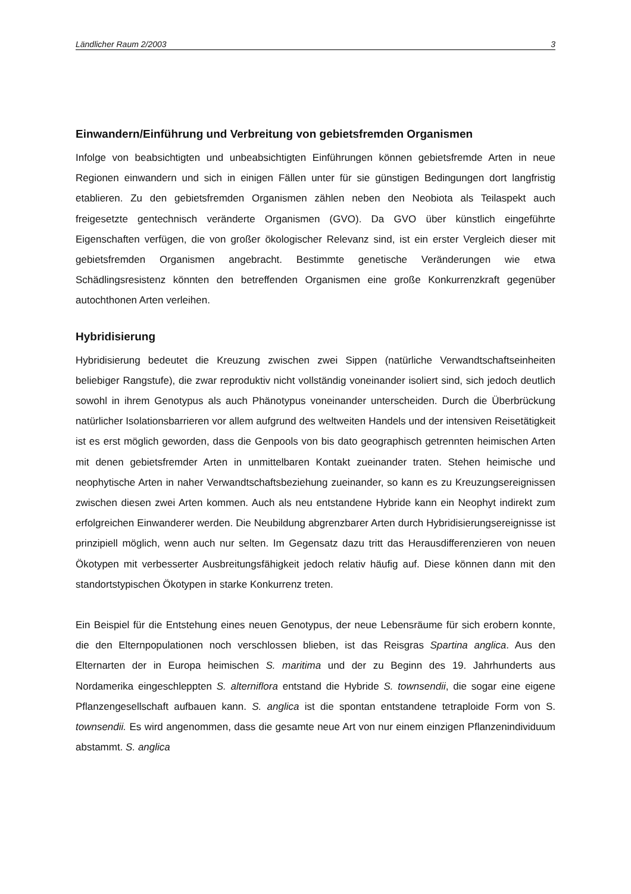Ländlicher Raum 2/2003 3
Einwandern/Einführung und Verbreitung von gebietsfremden Organismen
Infolge von beabsichtigten und unbeabsichtigten Einführungen können gebietsfremde Arten in neue Regionen einwandern und sich in einigen Fällen unter für sie günstigen Bedingungen dort langfristig etablieren. Zu den gebietsfremden Organismen zählen neben den Neobiota als Teilaspekt auch freigesetzte gentechnisch veränderte Organismen (GVO). Da GVO über künstlich eingeführte Eigenschaften verfügen, die von großer ökologischer Relevanz sind, ist ein erster Vergleich dieser mit gebietsfremden Organismen angebracht. Bestimmte genetische Veränderungen wie etwa Schädlingsresistenz könnten den betreffenden Organismen eine große Konkurrenzkraft gegenüber autochthonen Arten verleihen.
Hybridisierung
Hybridisierung bedeutet die Kreuzung zwischen zwei Sippen (natürliche Verwandtschaftseinheiten beliebiger Rangstufe), die zwar reproduktiv nicht vollständig voneinander isoliert sind, sich jedoch deutlich sowohl in ihrem Genotypus als auch Phänotypus voneinander unterscheiden. Durch die Überbrückung natürlicher Isolationsbarrieren vor allem aufgrund des weltweiten Handels und der intensiven Reisetätigkeit ist es erst möglich geworden, dass die Genpools von bis dato geographisch getrennten heimischen Arten mit denen gebietsfremder Arten in unmittelbaren Kontakt zueinander traten. Stehen heimische und neophytische Arten in naher Verwandtschaftsbeziehung zueinander, so kann es zu Kreuzungsereignissen zwischen diesen zwei Arten kommen. Auch als neu entstandene Hybride kann ein Neophyt indirekt zum erfolgreichen Einwanderer werden. Die Neubildung abgrenzbarer Arten durch Hybridisierungsereignisse ist prinzipiell möglich, wenn auch nur selten. Im Gegensatz dazu tritt das Herausdifferenzieren von neuen Ökotypen mit verbesserter Ausbreitungsfähigkeit jedoch relativ häufig auf. Diese können dann mit den standortstypischen Ökotypen in starke Konkurrenz treten.
Ein Beispiel für die Entstehung eines neuen Genotypus, der neue Lebensräume für sich erobern konnte, die den Elternpopulationen noch verschlossen blieben, ist das Reisgras Spartina anglica. Aus den Elternarten der in Europa heimischen S. maritima und der zu Beginn des 19. Jahrhunderts aus Nordamerika eingeschleppten S. alterniflora entstand die Hybride S. townsendii, die sogar eine eigene Pflanzengesellschaft aufbauen kann. S. anglica ist die spontan entstandene tetraploide Form von S. townsendii. Es wird angenommen, dass die gesamte neue Art von nur einem einzigen Pflanzenindividuum abstammt. S. anglica